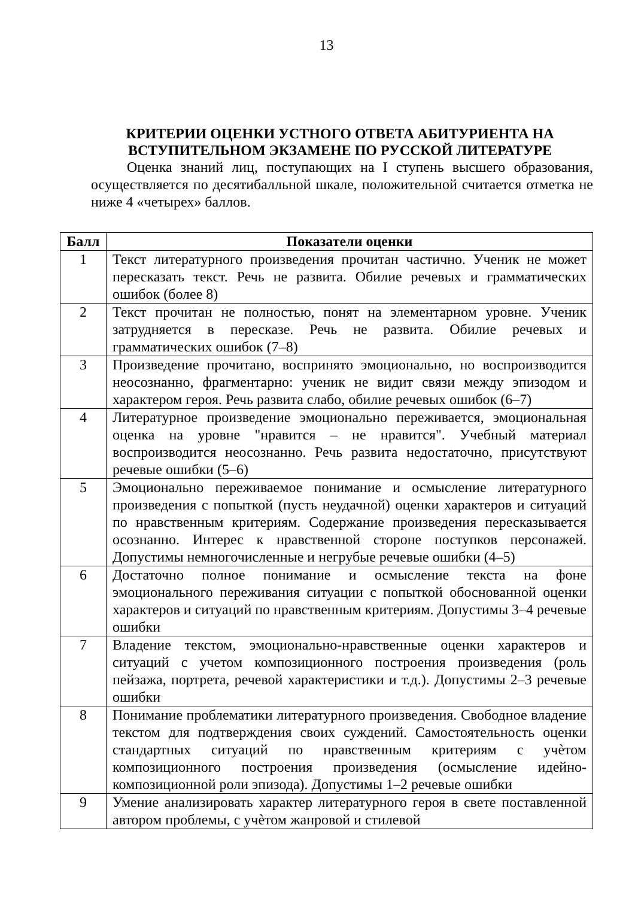13
КРИТЕРИИ ОЦЕНКИ УСТНОГО ОТВЕТА АБИТУРИЕНТА НА ВСТУПИТЕЛЬНОМ ЭКЗАМЕНЕ ПО РУССКОЙ ЛИТЕРАТУРЕ
Оценка знаний лиц, поступающих на I ступень высшего образования, осуществляется по десятибалльной шкале, положительной считается отметка не ниже 4 «четырех» баллов.
| Балл | Показатели оценки |
| --- | --- |
| 1 | Текст литературного произведения прочитан частично. Ученик не может пересказать текст. Речь не развита. Обилие речевых и грамматических ошибок (более 8) |
| 2 | Текст прочитан не полностью, понят на элементарном уровне. Ученик затрудняется в пересказе. Речь не развита. Обилие речевых и грамматических ошибок (7–8) |
| 3 | Произведение прочитано, воспринято эмоционально, но воспроизводится неосознанно, фрагментарно: ученик не видит связи между эпизодом и характером героя. Речь развита слабо, обилие речевых ошибок (6–7) |
| 4 | Литературное произведение эмоционально переживается, эмоциональная оценка на уровне "нравится – не нравится". Учебный материал воспроизводится неосознанно. Речь развита недостаточно, присутствуют речевые ошибки (5–6) |
| 5 | Эмоционально переживаемое понимание и осмысление литературного произведения с попыткой (пусть неудачной) оценки характеров и ситуаций по нравственным критериям. Содержание произведения пересказывается осознанно. Интерес к нравственной стороне поступков персонажей. Допустимы немногочисленные и негрубые речевые ошибки (4–5) |
| 6 | Достаточно полное понимание и осмысление текста на фоне эмоционального переживания ситуации с попыткой обоснованной оценки характеров и ситуаций по нравственным критериям. Допустимы 3–4 речевые ошибки |
| 7 | Владение текстом, эмоционально-нравственные оценки характеров и ситуаций с учетом композиционного построения произведения (роль пейзажа, портрета, речевой характеристики и т.д.). Допустимы 2–3 речевые ошибки |
| 8 | Понимание проблематики литературного произведения. Свободное владение текстом для подтверждения своих суждений. Самостоятельность оценки стандартных ситуаций по нравственным критериям с учѐтом композиционного построения произведения (осмысление идейно-композиционной роли эпизода). Допустимы 1–2 речевые ошибки |
| 9 | Умение анализировать характер литературного героя в свете поставленной автором проблемы, с учѐтом жанровой и стилевой |